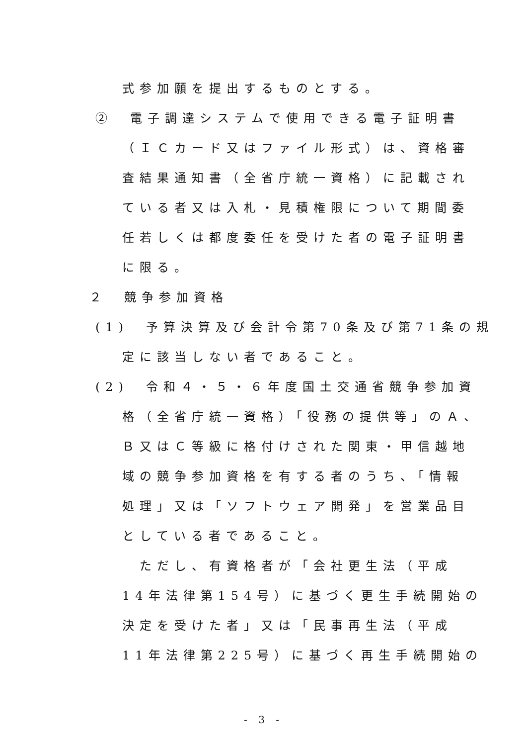式参加願を提出するものとする。
②　電子調達システムで使用できる電子証明書
（ＩＣカード又はファイル形式）は、資格審
査結果通知書（全省庁統一資格）に記載され
ている者又は入札・見積権限について期間委
任若しくは都度委任を受けた者の電子証明書
に限る。
２　競争参加資格
(1)　予算決算及び会計令第70条及び第71条の規
定に該当しない者であること。
(2)　令和４・５・６年度国土交通省競争参加資
格（全省庁統一資格）「役務の提供等」のＡ、
Ｂ又はＣ等級に格付けされた関東・甲信越地
域の競争参加資格を有する者のうち、「情報
処理」又は「ソフトウェア開発」を営業品目
としている者であること。
　ただし、有資格者が「会社更生法（平成
14年法律第154号）に基づく更生手続開始の
決定を受けた者」又は「民事再生法（平成
11年法律第225号）に基づく再生手続開始の
- 3 -